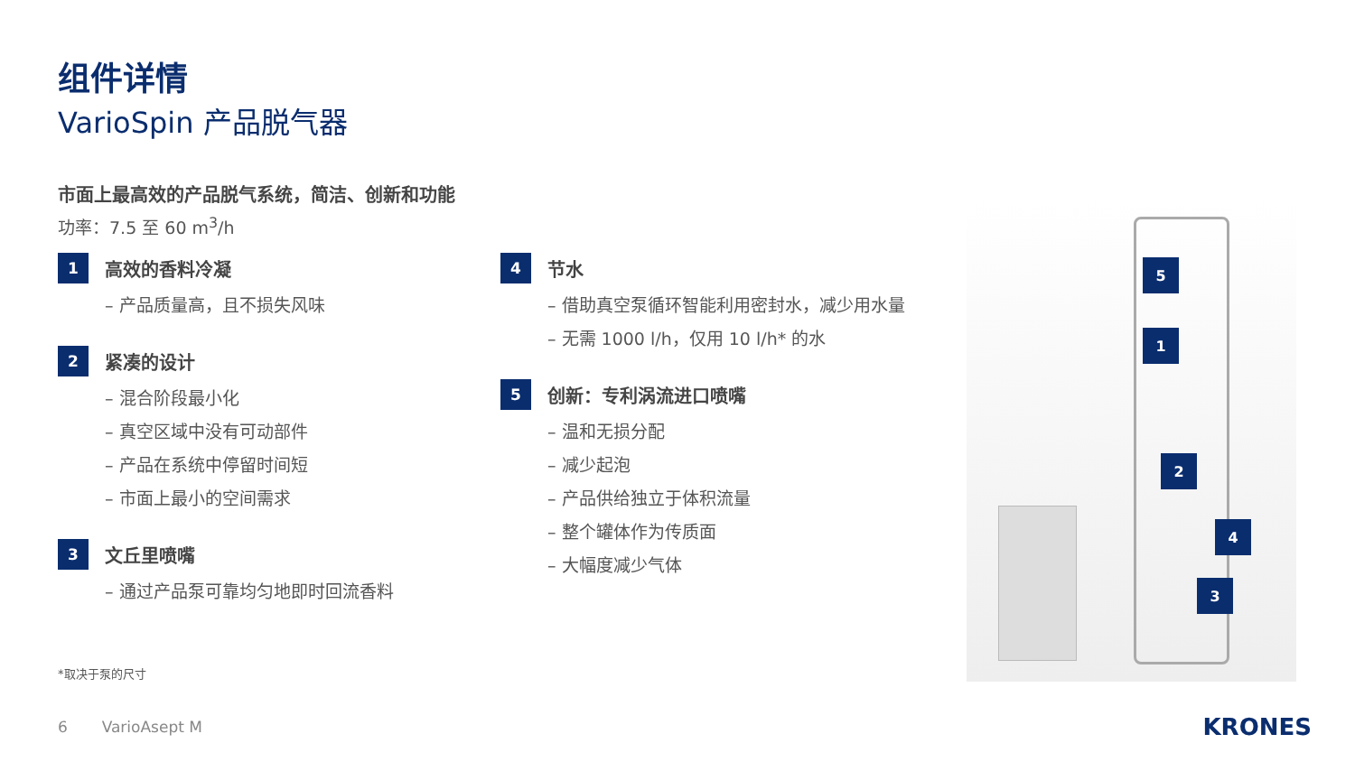组件详情
VarioSpin 产品脱气器
市面上最高效的产品脱气系统，简洁、创新和功能
功率：7.5 至 60 m<sup>3</sup>/h
1 高效的香料冷凝
– 产品质量高，且不损失风味
2 紧凑的设计
– 混合阶段最小化
– 真空区域中没有可动部件
– 产品在系统中停留时间短
– 市面上最小的空间需求
3 文丘里喷嘴
– 通过产品泵可靠均匀地即时回流香料
4 节水
– 借助真空泵循环智能利用密封水，减少用水量
– 无需 1000 l/h，仅用 10 l/h* 的水
5 创新：专利涡流进口喷嘴
– 温和无损分配
– 减少起泡
– 产品供给独立于体积流量
– 整个罐体作为传质面
– 大幅度减少气体
5
1
2
4
3
*取决于泵的尺寸
6 VarioAsept M KRONES